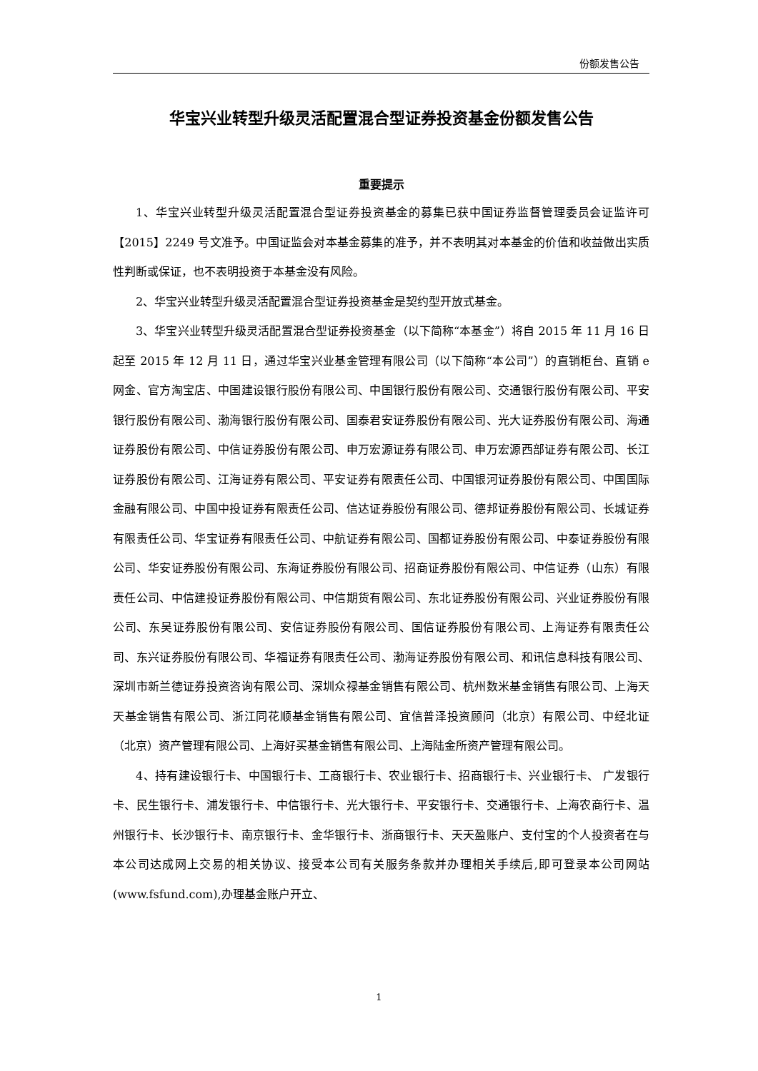份额发售公告
华宝兴业转型升级灵活配置混合型证券投资基金份额发售公告
重要提示
1、华宝兴业转型升级灵活配置混合型证券投资基金的募集已获中国证券监督管理委员会证监许可【2015】2249 号文准予。中国证监会对本基金募集的准予，并不表明其对本基金的价值和收益做出实质性判断或保证，也不表明投资于本基金没有风险。
2、华宝兴业转型升级灵活配置混合型证券投资基金是契约型开放式基金。
3、华宝兴业转型升级灵活配置混合型证券投资基金（以下简称“本基金”）将自 2015 年 11 月 16 日起至 2015 年 12 月 11 日，通过华宝兴业基金管理有限公司（以下简称“本公司”）的直销柜台、直销 e 网金、官方淘宝店、中国建设银行股份有限公司、中国银行股份有限公司、交通银行股份有限公司、平安银行股份有限公司、渤海银行股份有限公司、国泰君安证券股份有限公司、光大证券股份有限公司、海通证券股份有限公司、中信证券股份有限公司、申万宏源证券有限公司、申万宏源西部证券有限公司、长江证券股份有限公司、江海证券有限公司、平安证券有限责任公司、中国银河证券股份有限公司、中国国际金融有限公司、中国中投证券有限责任公司、信达证券股份有限公司、德邦证券股份有限公司、长城证券有限责任公司、华宝证券有限责任公司、中航证券有限公司、国都证券股份有限公司、中泰证券股份有限公司、华安证券股份有限公司、东海证券股份有限公司、招商证券股份有限公司、中信证券（山东）有限责任公司、中信建投证券股份有限公司、中信期货有限公司、东北证券股份有限公司、兴业证券股份有限公司、东吴证券股份有限公司、安信证券股份有限公司、国信证券股份有限公司、上海证券有限责任公司、东兴证券股份有限公司、华福证券有限责任公司、渤海证券股份有限公司、和讯信息科技有限公司、深圳市新兰德证券投资咨询有限公司、深圳众禄基金销售有限公司、杭州数米基金销售有限公司、上海天天基金销售有限公司、浙江同花顺基金销售有限公司、宜信普泽投资顾问（北京）有限公司、中经北证（北京）资产管理有限公司、上海好买基金销售有限公司、上海陆金所资产管理有限公司。
4、持有建设银行卡、中国银行卡、工商银行卡、农业银行卡、招商银行卡、兴业银行卡、 广发银行卡、民生银行卡、浦发银行卡、中信银行卡、光大银行卡、平安银行卡、交通银行卡、上海农商行卡、温州银行卡、长沙银行卡、南京银行卡、金华银行卡、浙商银行卡、天天盈账户、支付宝的个人投资者在与本公司达成网上交易的相关协议、接受本公司有关服务条款并办理相关手续后,即可登录本公司网站(www.fsfund.com),办理基金账户开立、
1